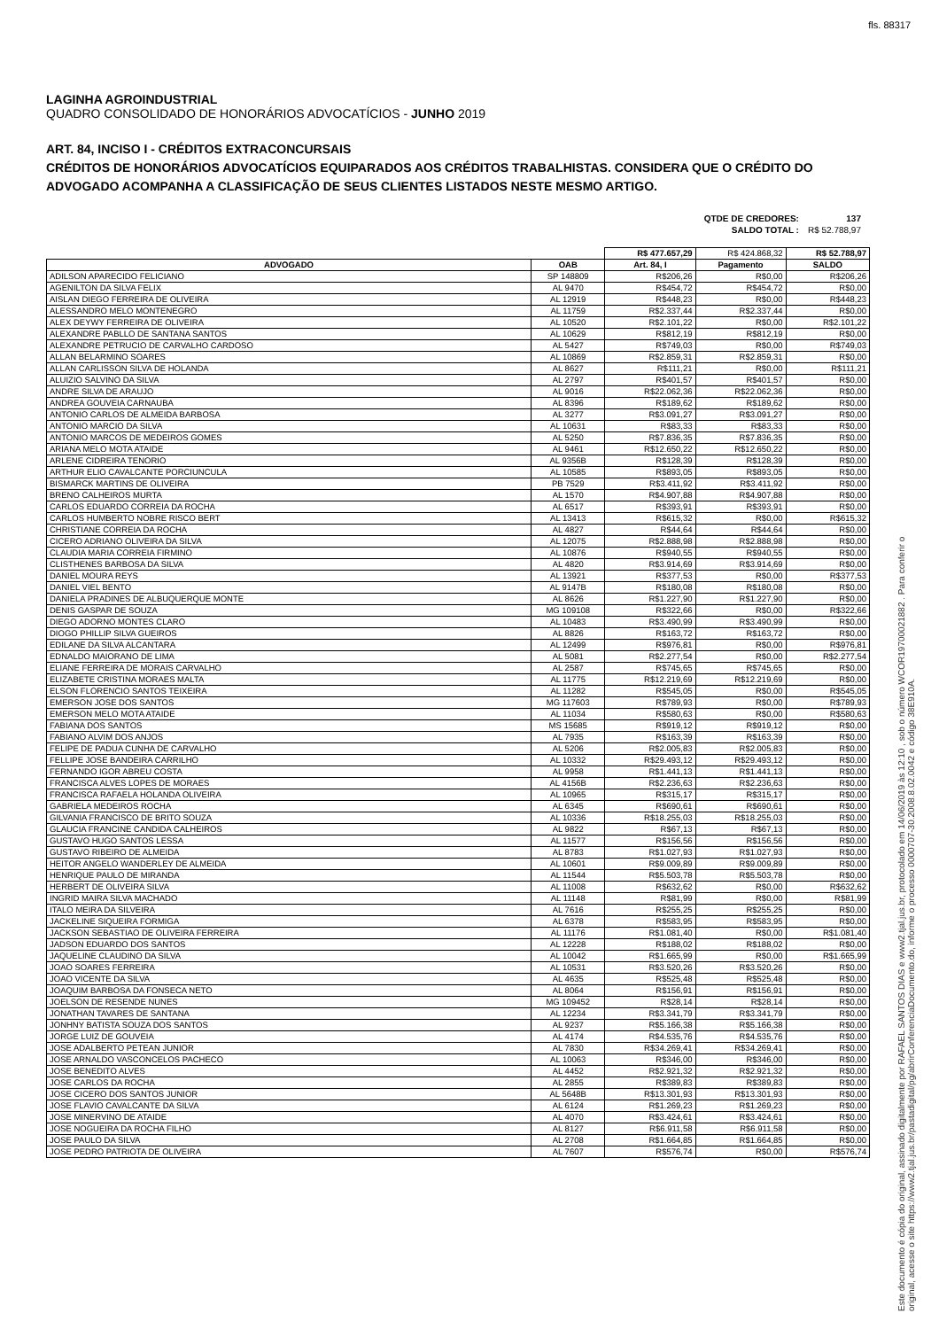fls. 88317
LAGINHA AGROINDUSTRIAL
QUADRO CONSOLIDADO DE HONORÁRIOS ADVOCATÍCIOS - JUNHO 2019
ART. 84, INCISO I - CRÉDITOS EXTRACONCURSAIS
CRÉDITOS DE HONORÁRIOS ADVOCATÍCIOS EQUIPARADOS AOS CRÉDITOS TRABALHISTAS. CONSIDERA QUE O CRÉDITO DO ADVOGADO ACOMPANHA A CLASSIFICAÇÃO DE SEUS CLIENTES LISTADOS NESTE MESMO ARTIGO.
| QTDE DE CREDORES: | 137 |
| SALDO TOTAL : | R$ 52.788,97 |
| | | R$ 477.657,29 | R$ 424.868,32 | R$ 52.788,97 |
| ADVOGADO | OAB | Art. 84, I | Pagamento | SALDO |
| ADILSON APARECIDO FELICIANO | SP 148809 | R$206,26 | R$0,00 | R$206,26 |
| AGENILTON DA SILVA FELIX | AL 9470 | R$454,72 | R$454,72 | R$0,00 |
| AISLAN DIEGO FERREIRA DE OLIVEIRA | AL 12919 | R$448,23 | R$0,00 | R$448,23 |
| ALESSANDRO MELO MONTENEGRO | AL 11759 | R$2.337,44 | R$2.337,44 | R$0,00 |
| ALEX DEYWY FERREIRA DE OLIVEIRA | AL 10520 | R$2.101,22 | R$0,00 | R$2.101,22 |
| ALEXANDRE PABLLO DE SANTANA SANTOS | AL 10629 | R$812,19 | R$812,19 | R$0,00 |
| ALEXANDRE PETRUCIO DE CARVALHO CARDOSO | AL 5427 | R$749,03 | R$0,00 | R$749,03 |
| ALLAN BELARMINO SOARES | AL 10869 | R$2.859,31 | R$2.859,31 | R$0,00 |
| ALLAN CARLISSON SILVA DE HOLANDA | AL 8627 | R$111,21 | R$0,00 | R$111,21 |
| ALUIZIO SALVINO DA SILVA | AL 2797 | R$401,57 | R$401,57 | R$0,00 |
| ANDRE SILVA DE ARAUJO | AL 9016 | R$22.062,36 | R$22.062,36 | R$0,00 |
| ANDREA GOUVEIA CARNAUBA | AL 8396 | R$189,62 | R$189,62 | R$0,00 |
| ANTONIO CARLOS DE ALMEIDA BARBOSA | AL 3277 | R$3.091,27 | R$3.091,27 | R$0,00 |
| ANTONIO MARCIO DA SILVA | AL 10631 | R$83,33 | R$83,33 | R$0,00 |
| ANTONIO MARCOS DE MEDEIROS GOMES | AL 5250 | R$7.836,35 | R$7.836,35 | R$0,00 |
| ARIANA MELO MOTA ATAIDE | AL 9461 | R$12.650,22 | R$12.650,22 | R$0,00 |
| ARLENE CIDREIRA TENORIO | AL 9356B | R$128,39 | R$128,39 | R$0,00 |
| ARTHUR ELIO CAVALCANTE PORCIUNCULA | AL 10585 | R$893,05 | R$893,05 | R$0,00 |
| BISMARCK MARTINS DE OLIVEIRA | PB 7529 | R$3.411,92 | R$3.411,92 | R$0,00 |
| BRENO CALHEIROS MURTA | AL 1570 | R$4.907,88 | R$4.907,88 | R$0,00 |
| CARLOS EDUARDO CORREIA DA ROCHA | AL 6517 | R$393,91 | R$393,91 | R$0,00 |
| CARLOS HUMBERTO NOBRE RISCO BERT | AL 13413 | R$615,32 | R$0,00 | R$615,32 |
| CHRISTIANE CORREIA DA ROCHA | AL 4827 | R$44,64 | R$44,64 | R$0,00 |
| CICERO ADRIANO OLIVEIRA DA SILVA | AL 12075 | R$2.888,98 | R$2.888,98 | R$0,00 |
| CLAUDIA MARIA CORREIA FIRMINO | AL 10876 | R$940,55 | R$940,55 | R$0,00 |
| CLISTHENES BARBOSA DA SILVA | AL 4820 | R$3.914,69 | R$3.914,69 | R$0,00 |
| DANIEL MOURA REYS | AL 13921 | R$377,53 | R$0,00 | R$377,53 |
| DANIEL VIEL BENTO | AL 9147B | R$180,08 | R$180,08 | R$0,00 |
| DANIELA PRADINES DE ALBUQUERQUE MONTE | AL 8626 | R$1.227,90 | R$1.227,90 | R$0,00 |
| DENIS GASPAR DE SOUZA | MG 109108 | R$322,66 | R$0,00 | R$322,66 |
| DIEGO ADORNO MONTES CLARO | AL 10483 | R$3.490,99 | R$3.490,99 | R$0,00 |
| DIOGO PHILLIP SILVA GUEIROS | AL 8826 | R$163,72 | R$163,72 | R$0,00 |
| EDILANE DA SILVA ALCANTARA | AL 12499 | R$976,81 | R$0,00 | R$976,81 |
| EDNALDO MAIORANO DE LIMA | AL 5081 | R$2.277,54 | R$0,00 | R$2.277,54 |
| ELIANE FERREIRA DE MORAIS CARVALHO | AL 2587 | R$745,65 | R$745,65 | R$0,00 |
| ELIZABETE CRISTINA MORAES MALTA | AL 11775 | R$12.219,69 | R$12.219,69 | R$0,00 |
| ELSON FLORENCIO SANTOS TEIXEIRA | AL 11282 | R$545,05 | R$0,00 | R$545,05 |
| EMERSON JOSE DOS SANTOS | MG 117603 | R$789,93 | R$0,00 | R$789,93 |
| EMERSON MELO MOTA ATAIDE | AL 11034 | R$580,63 | R$0,00 | R$580,63 |
| FABIANA DOS SANTOS | MS 15685 | R$919,12 | R$919,12 | R$0,00 |
| FABIANO ALVIM DOS ANJOS | AL 7935 | R$163,39 | R$163,39 | R$0,00 |
| FELIPE DE PADUA CUNHA DE CARVALHO | AL 5206 | R$2.005,83 | R$2.005,83 | R$0,00 |
| FELLIPE JOSE BANDEIRA CARRILHO | AL 10332 | R$29.493,12 | R$29.493,12 | R$0,00 |
| FERNANDO IGOR ABREU COSTA | AL 9958 | R$1.441,13 | R$1.441,13 | R$0,00 |
| FRANCISCA ALVES LOPES DE MORAES | AL 4156B | R$2.236,63 | R$2.236,63 | R$0,00 |
| FRANCISCA RAFAELA HOLANDA OLIVEIRA | AL 10965 | R$315,17 | R$315,17 | R$0,00 |
| GABRIELA MEDEIROS ROCHA | AL 6345 | R$690,61 | R$690,61 | R$0,00 |
| GILVANIA FRANCISCO DE BRITO SOUZA | AL 10336 | R$18.255,03 | R$18.255,03 | R$0,00 |
| GLAUCIA FRANCINE CANDIDA CALHEIROS | AL 9822 | R$67,13 | R$67,13 | R$0,00 |
| GUSTAVO HUGO SANTOS LESSA | AL 11577 | R$156,56 | R$156,56 | R$0,00 |
| GUSTAVO RIBEIRO DE ALMEIDA | AL 8783 | R$1.027,93 | R$1.027,93 | R$0,00 |
| HEITOR ANGELO WANDERLEY DE ALMEIDA | AL 10601 | R$9.009,89 | R$9.009,89 | R$0,00 |
| HENRIQUE PAULO DE MIRANDA | AL 11544 | R$5.503,78 | R$5.503,78 | R$0,00 |
| HERBERT DE OLIVEIRA SILVA | AL 11008 | R$632,62 | R$0,00 | R$632,62 |
| INGRID MAIRA SILVA MACHADO | AL 11148 | R$81,99 | R$0,00 | R$81,99 |
| ITALO MEIRA DA SILVEIRA | AL 7616 | R$255,25 | R$255,25 | R$0,00 |
| JACKELINE SIQUEIRA FORMIGA | AL 6378 | R$583,95 | R$583,95 | R$0,00 |
| JACKSON SEBASTIAO DE OLIVEIRA FERREIRA | AL 11176 | R$1.081,40 | R$0,00 | R$1.081,40 |
| JADSON EDUARDO DOS SANTOS | AL 12228 | R$188,02 | R$188,02 | R$0,00 |
| JAQUELINE CLAUDINO DA SILVA | AL 10042 | R$1.665,99 | R$0,00 | R$1.665,99 |
| JOAO SOARES FERREIRA | AL 10531 | R$3.520,26 | R$3.520,26 | R$0,00 |
| JOAO VICENTE DA SILVA | AL 4635 | R$525,48 | R$525,48 | R$0,00 |
| JOAQUIM BARBOSA DA FONSECA NETO | AL 8064 | R$156,91 | R$156,91 | R$0,00 |
| JOELSON DE RESENDE NUNES | MG 109452 | R$28,14 | R$28,14 | R$0,00 |
| JONATHAN TAVARES DE SANTANA | AL 12234 | R$3.341,79 | R$3.341,79 | R$0,00 |
| JONHNY BATISTA SOUZA DOS SANTOS | AL 9237 | R$5.166,38 | R$5.166,38 | R$0,00 |
| JORGE LUIZ DE GOUVEIA | AL 4174 | R$4.535,76 | R$4.535,76 | R$0,00 |
| JOSE ADALBERTO PETEAN JUNIOR | AL 7830 | R$34.269,41 | R$34.269,41 | R$0,00 |
| JOSE ARNALDO VASCONCELOS PACHECO | AL 10063 | R$346,00 | R$346,00 | R$0,00 |
| JOSE BENEDITO ALVES | AL 4452 | R$2.921,32 | R$2.921,32 | R$0,00 |
| JOSE CARLOS DA ROCHA | AL 2855 | R$389,83 | R$389,83 | R$0,00 |
| JOSE CICERO DOS SANTOS JUNIOR | AL 5648B | R$13.301,93 | R$13.301,93 | R$0,00 |
| JOSE FLAVIO CAVALCANTE DA SILVA | AL 6124 | R$1.269,23 | R$1.269,23 | R$0,00 |
| JOSE MINERVINO DE ATAIDE | AL 4070 | R$3.424,61 | R$3.424,61 | R$0,00 |
| JOSE NOGUEIRA DA ROCHA FILHO | AL 8127 | R$6.911,58 | R$6.911,58 | R$0,00 |
| JOSE PAULO DA SILVA | AL 2708 | R$1.664,85 | R$1.664,85 | R$0,00 |
| JOSE PEDRO PATRIOTA DE OLIVEIRA | AL 7607 | R$576,74 | R$0,00 | R$576,74 |
Este documento é cópia do original, assinado digitalmente por RAFAEL SANTOS DIAS e www2.tjal.jus.br, protocolado em 14/06/2019 às 12:10 , sob o número WCOR19700021882 . Para conferir o original, acesse o site https://www2.tjal.jus.br/pastadigital/pg/abrirConferenciaDocumento.do, informe o processo 0000707-30.2008.8.02.0042 e código 38E910A.